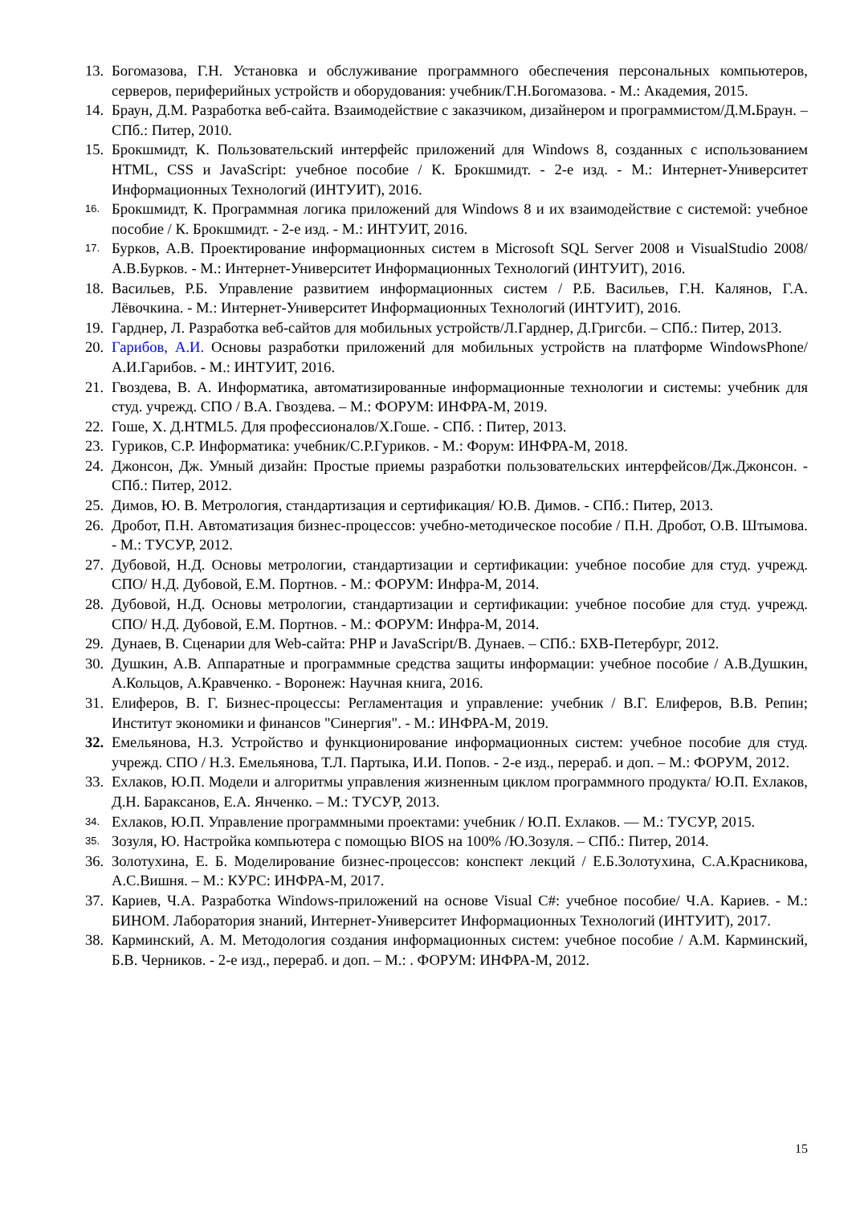13. Богомазова, Г.Н. Установка и обслуживание программного обеспечения персональных компьютеров, серверов, периферийных устройств и оборудования: учебник/Г.Н.Богомазова. - М.: Академия, 2015.
14. Браун, Д.М. Разработка веб-сайта. Взаимодействие с заказчиком, дизайнером и программистом/Д.М. Браун. – СПб.: Питер, 2010.
15. Брокшмидт, К. Пользовательский интерфейс приложений для Windows 8, созданных с использованием HTML, CSS и JavaScript: учебное пособие / К. Брокшмидт. - 2-е изд. - М.: Интернет-Университет Информационных Технологий (ИНТУИТ), 2016.
16. Брокшмидт, К. Программная логика приложений для Windows 8 и их взаимодействие с системой: учебное пособие / К. Брокшмидт. - 2-е изд. - М.: ИНТУИТ, 2016.
17. Бурков, А.В. Проектирование информационных систем в Microsoft SQL Server 2008 и VisualStudio 2008/А.В.Бурков. - М.: Интернет-Университет Информационных Технологий (ИНТУИТ), 2016.
18. Васильев, Р.Б. Управление развитием информационных систем / Р.Б. Васильев, Г.Н. Калянов, Г.А. Лёвочкина. - М.: Интернет-Университет Информационных Технологий (ИНТУИТ), 2016.
19. Гарднер, Л. Разработка веб-сайтов для мобильных устройств/Л.Гарднер, Д.Григсби. – СПб.: Питер, 2013.
20. Гарибов, А.И. Основы разработки приложений для мобильных устройств на платформе WindowsPhone/А.И.Гарибов. - М.: ИНТУИТ, 2016.
21. Гвоздева, В. А. Информатика, автоматизированные информационные технологии и системы: учебник для студ. учрежд. СПО / В.А. Гвоздева. – М.: ФОРУМ: ИНФРА-М, 2019.
22. Гоше, Х. Д.HTML5. Для профессионалов/Х.Гоше. - СПб. : Питер, 2013.
23. Гуриков, С.Р. Информатика: учебник/С.Р.Гуриков. - М.: Форум: ИНФРА-М, 2018.
24. Джонсон, Дж. Умный дизайн: Простые приемы разработки пользовательских интерфейсов/Дж.Джонсон. - СПб.: Питер, 2012.
25. Димов, Ю. В. Метрология, стандартизация и сертификация/ Ю.В. Димов. - СПб.: Питер, 2013.
26. Дробот, П.Н. Автоматизация бизнес-процессов: учебно-методическое пособие / П.Н. Дробот, О.В. Штымова. - М.: ТУСУР, 2012.
27. Дубовой, Н.Д. Основы метрологии, стандартизации и сертификации: учебное пособие для студ. учрежд. СПО/ Н.Д. Дубовой, Е.М. Портнов. - М.: ФОРУМ: Инфра-М, 2014.
28. Дубовой, Н.Д. Основы метрологии, стандартизации и сертификации: учебное пособие для студ. учрежд. СПО/ Н.Д. Дубовой, Е.М. Портнов. - М.: ФОРУМ: Инфра-М, 2014.
29. Дунаев, В. Сценарии для Web-сайта: PHP и JavaScript/В. Дунаев. – СПб.: БХВ-Петербург, 2012.
30. Душкин, А.В. Аппаратные и программные средства защиты информации: учебное пособие / А.В.Душкин, А.Кольцов, А.Кравченко. - Воронеж: Научная книга, 2016.
31. Елиферов, В. Г. Бизнес-процессы: Регламентация и управление: учебник / В.Г. Елиферов, В.В. Репин; Институт экономики и финансов "Синергия". - М.: ИНФРА-М, 2019.
32. Емельянова, Н.З. Устройство и функционирование информационных систем: учебное пособие для студ. учрежд. СПО / Н.З. Емельянова, Т.Л. Партыка, И.И. Попов. - 2-е изд., перераб. и доп. – М.: ФОРУМ, 2012.
33. Ехлаков, Ю.П. Модели и алгоритмы управления жизненным циклом программного продукта/ Ю.П. Ехлаков, Д.Н. Бараксанов, Е.А. Янченко. – М.: ТУСУР, 2013.
34. Ехлаков, Ю.П. Управление программными проектами: учебник / Ю.П. Ехлаков. — М.: ТУСУР, 2015.
35. Зозуля, Ю. Настройка компьютера с помощью BIOS на 100% /Ю.Зозуля. – СПб.: Питер, 2014.
36. Золотухина, Е. Б. Моделирование бизнес-процессов: конспект лекций / Е.Б.Золотухина, С.А.Красникова, А.С.Вишня. – М.: КУРС: ИНФРА-М, 2017.
37. Кариев, Ч.А. Разработка Windows-приложений на основе Visual C#: учебное пособие/ Ч.А. Кариев. - М.: БИНОМ. Лаборатория знаний, Интернет-Университет Информационных Технологий (ИНТУИТ), 2017.
38. Карминский, А. М. Методология создания информационных систем: учебное пособие / А.М. Карминский, Б.В. Черников. - 2-е изд., перераб. и доп. – М.: . ФОРУМ: ИНФРА-М, 2012.
15